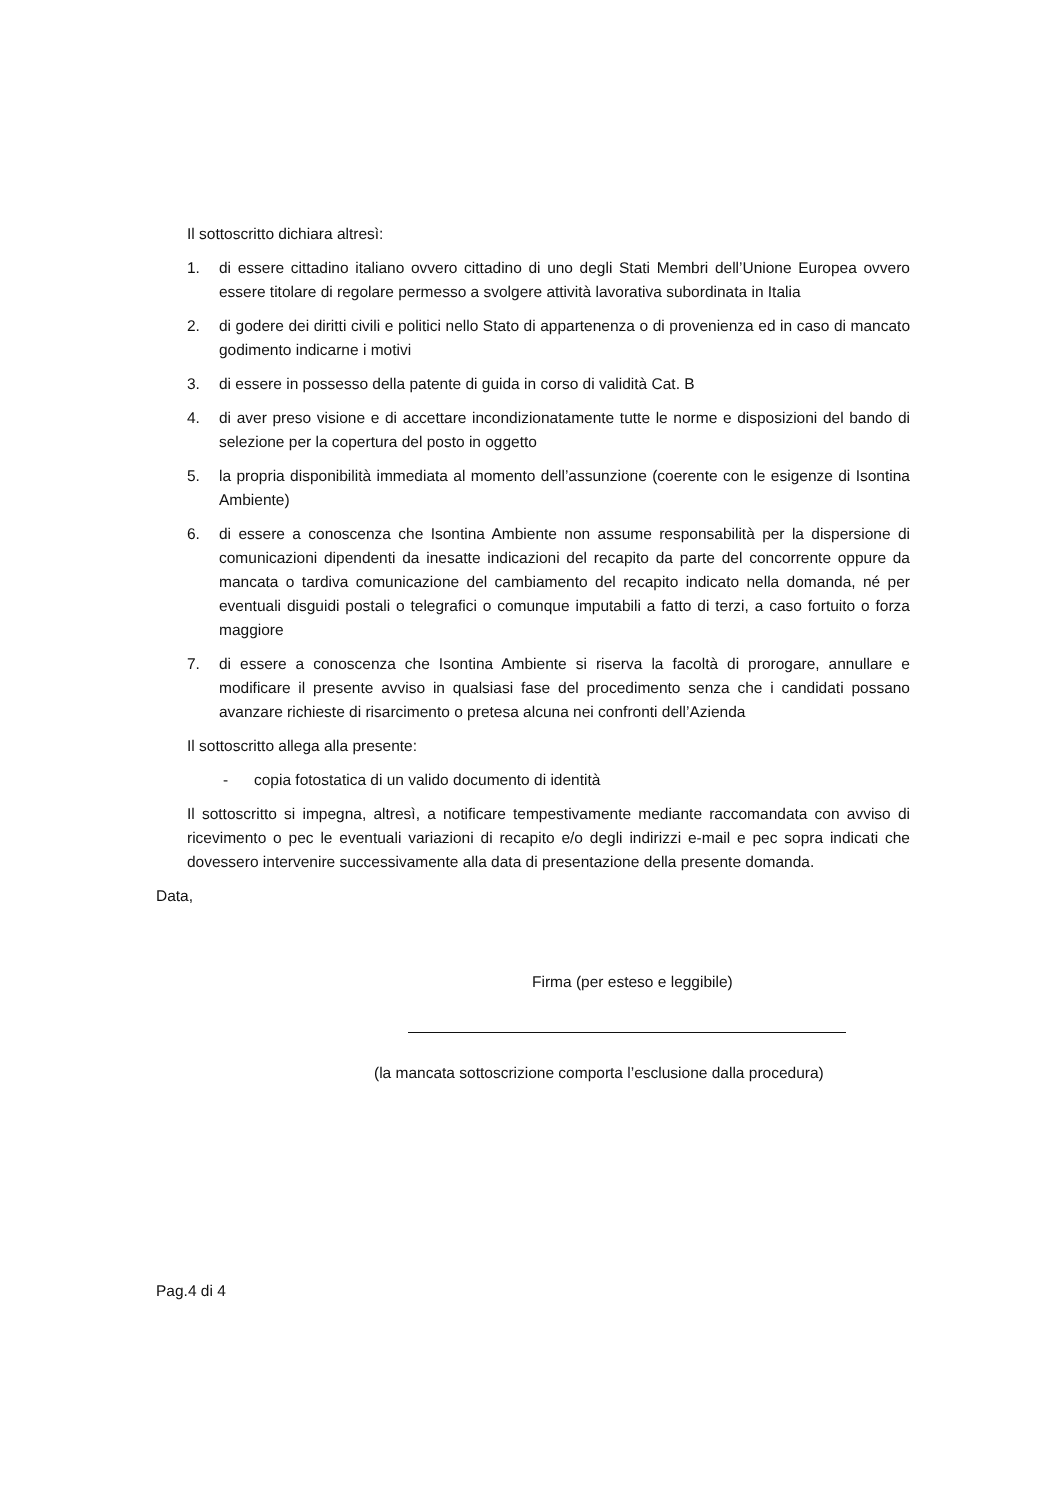Il sottoscritto dichiara altresì:
1. di essere cittadino italiano ovvero cittadino di uno degli Stati Membri dell’Unione Europea ovvero essere titolare di regolare permesso a svolgere attività lavorativa subordinata in Italia
2. di godere dei diritti civili e politici nello Stato di appartenenza o di provenienza ed in caso di mancato godimento indicarne i motivi
3. di essere in possesso della patente di guida in corso di validità Cat. B
4. di aver preso visione e di accettare incondizionatamente tutte le norme e disposizioni del bando di selezione per la copertura del posto in oggetto
5. la propria disponibilità immediata al momento dell’assunzione (coerente con le esigenze di Isontina Ambiente)
6. di essere a conoscenza che Isontina Ambiente non assume responsabilità per la dispersione di comunicazioni dipendenti da inesatte indicazioni del recapito da parte del concorrente oppure da mancata o tardiva comunicazione del cambiamento del recapito indicato nella domanda, né per eventuali disguidi postali o telegrafici o comunque imputabili a fatto di terzi, a caso fortuito o forza maggiore
7. di essere a conoscenza che Isontina Ambiente si riserva la facoltà di prorogare, annullare e modificare il presente avviso in qualsiasi fase del procedimento senza che i candidati possano avanzare richieste di risarcimento o pretesa alcuna nei confronti dell’Azienda
Il sottoscritto allega alla presente:
- copia fotostatica di un valido documento di identità
Il sottoscritto si impegna, altresì, a notificare tempestivamente mediante raccomandata con avviso di ricevimento o pec le eventuali variazioni di recapito e/o degli indirizzi e-mail e pec sopra indicati che dovessero intervenire successivamente alla data di presentazione della presente domanda.
Data,
Firma (per esteso e leggibile)
(la mancata sottoscrizione comporta l’esclusione dalla procedura)
Pag.4 di 4